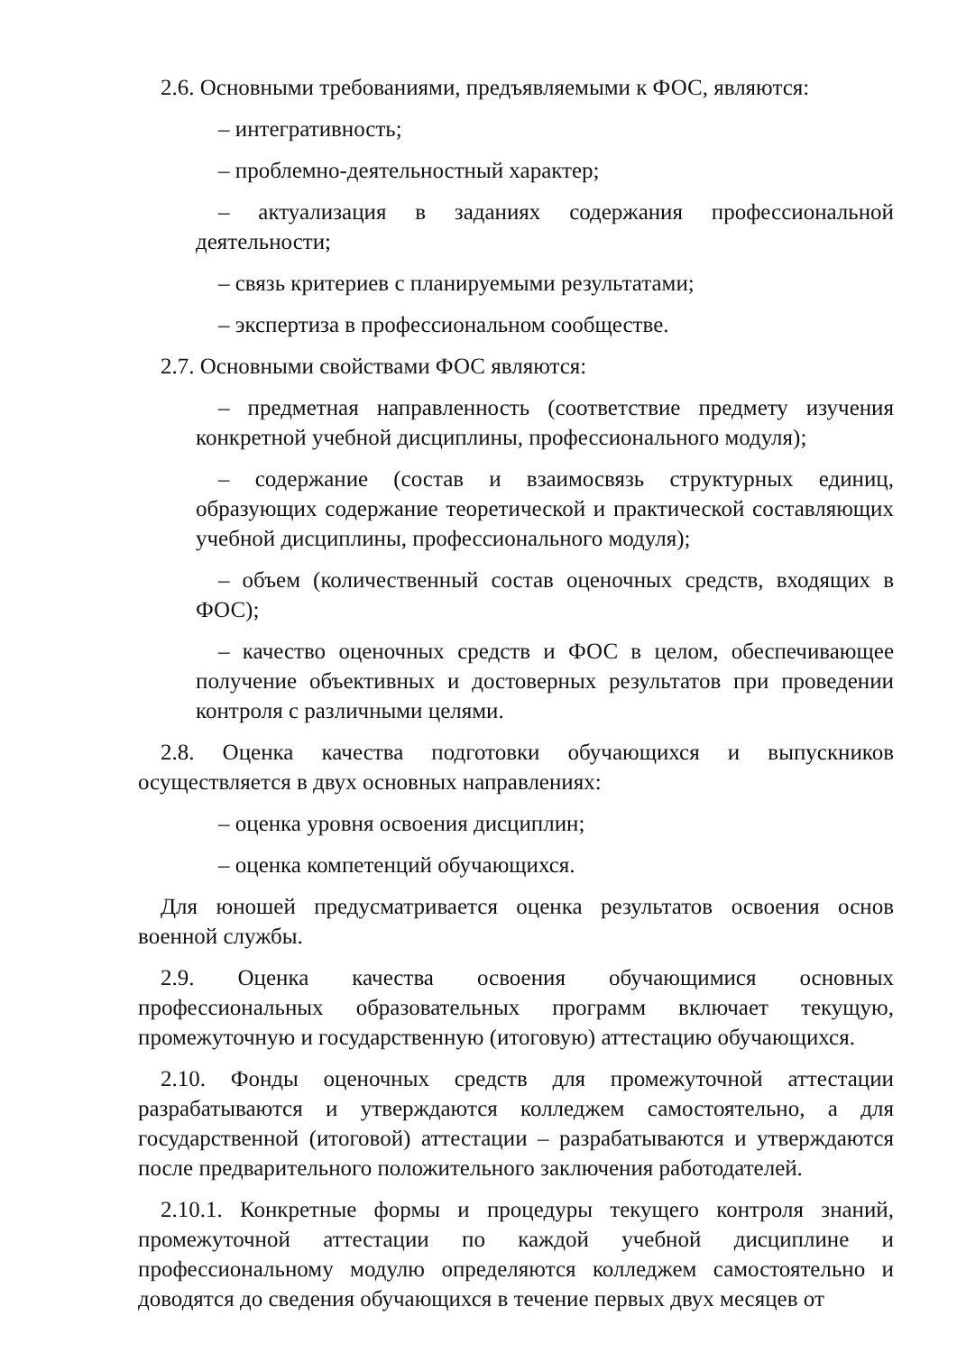2.6. Основными требованиями, предъявляемыми к ФОС, являются:
– интегративность;
– проблемно-деятельностный характер;
– актуализация в заданиях содержания профессиональной деятельности;
– связь критериев с планируемыми результатами;
– экспертиза в профессиональном сообществе.
2.7. Основными свойствами ФОС являются:
– предметная направленность (соответствие предмету изучения конкретной учебной дисциплины, профессионального модуля);
– содержание (состав и взаимосвязь структурных единиц, образующих содержание теоретической и практической составляющих учебной дисциплины, профессионального модуля);
– объем (количественный состав оценочных средств, входящих в ФОС);
– качество оценочных средств и ФОС в целом, обеспечивающее получение объективных и достоверных результатов при проведении контроля с различными целями.
2.8. Оценка качества подготовки обучающихся и выпускников осуществляется в двух основных направлениях:
– оценка уровня освоения дисциплин;
– оценка компетенций обучающихся.
Для юношей предусматривается оценка результатов освоения основ военной службы.
2.9. Оценка качества освоения обучающимися основных профессиональных образовательных программ включает текущую, промежуточную и государственную (итоговую) аттестацию обучающихся.
2.10. Фонды оценочных средств для промежуточной аттестации разрабатываются и утверждаются колледжем самостоятельно, а для государственной (итоговой) аттестации – разрабатываются и утверждаются после предварительного положительного заключения работодателей.
2.10.1. Конкретные формы и процедуры текущего контроля знаний, промежуточной аттестации по каждой учебной дисциплине и профессиональному модулю определяются колледжем самостоятельно и доводятся до сведения обучающихся в течение первых двух месяцев от